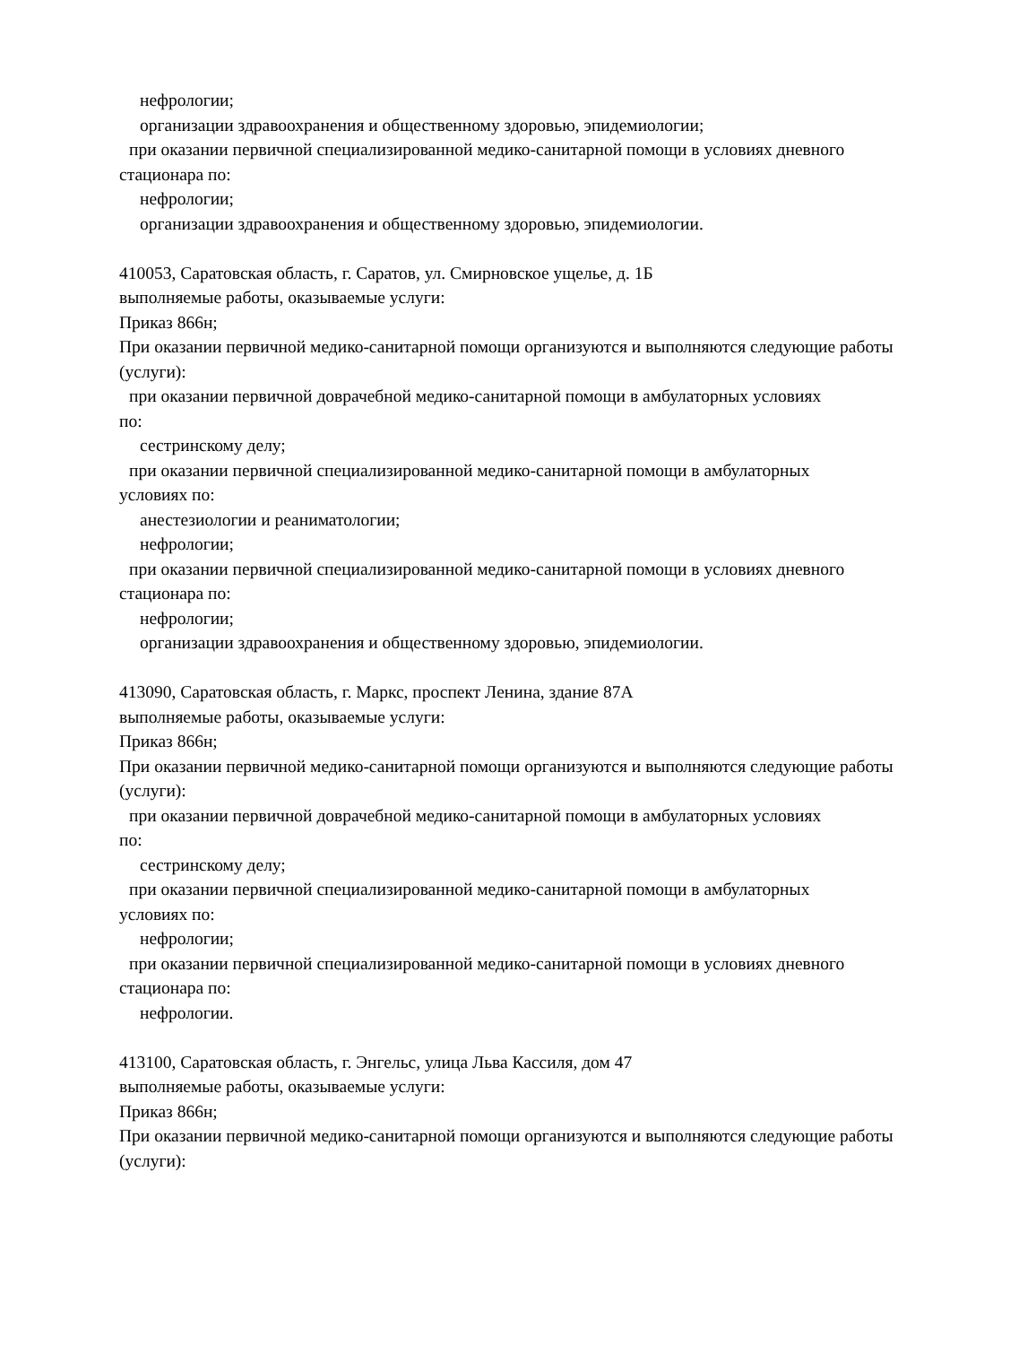нефрологии;
организации здравоохранения и общественному здоровью, эпидемиологии;
при оказании первичной специализированной медико-санитарной помощи в условиях дневного
стационара по:
нефрологии;
организации здравоохранения и общественному здоровью, эпидемиологии.
410053, Саратовская область, г. Саратов, ул. Смирновское ущелье, д. 1Б
выполняемые работы, оказываемые услуги:
Приказ 866н;
При оказании первичной медико-санитарной помощи организуются и выполняются следующие работы (услуги):
при оказании первичной доврачебной медико-санитарной помощи в амбулаторных условиях
по:
сестринскому делу;
при оказании первичной специализированной медико-санитарной помощи в амбулаторных
условиях по:
анестезиологии и реаниматологии;
нефрологии;
при оказании первичной специализированной медико-санитарной помощи в условиях дневного
стационара по:
нефрологии;
организации здравоохранения и общественному здоровью, эпидемиологии.
413090, Саратовская область, г. Маркс, проспект Ленина, здание 87А
выполняемые работы, оказываемые услуги:
Приказ 866н;
При оказании первичной медико-санитарной помощи организуются и выполняются следующие работы (услуги):
при оказании первичной доврачебной медико-санитарной помощи в амбулаторных условиях
по:
сестринскому делу;
при оказании первичной специализированной медико-санитарной помощи в амбулаторных
условиях по:
нефрологии;
при оказании первичной специализированной медико-санитарной помощи в условиях дневного
стационара по:
нефрологии.
413100, Саратовская область, г. Энгельс, улица Льва Кассиля, дом 47
выполняемые работы, оказываемые услуги:
Приказ 866н;
При оказании первичной медико-санитарной помощи организуются и выполняются следующие работы (услуги):